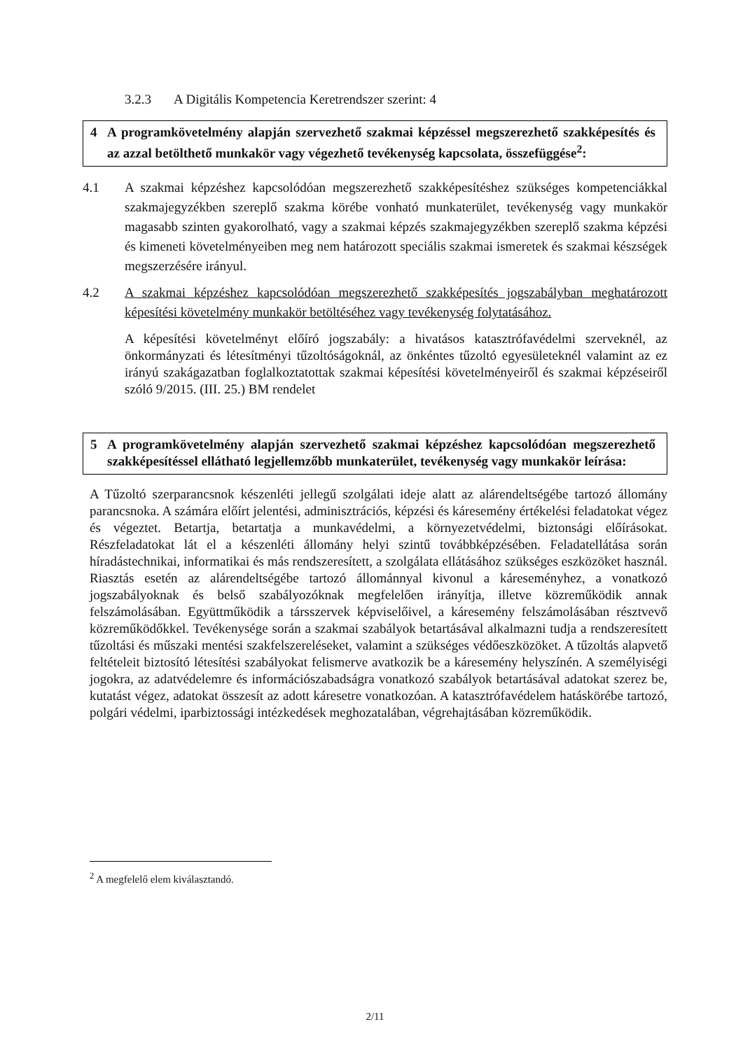3.2.3 A Digitális Kompetencia Keretrendszer szerint: 4
4 A programkövetelmény alapján szervezhető szakmai képzéssel megszerezhető szakképesítés és az azzal betölthető munkakör vagy végezhető tevékenység kapcsolata, összefüggése<sup>2</sup>:
4.1
A szakmai képzéshez kapcsolódóan megszerezhető szakképesítéshez szükséges kompetenciákkal szakmajegyzékben szereplő szakma körébe vonható munkaterület, tevékenység vagy munkakör magasabb szinten gyakorolható, vagy a szakmai képzés szakmajegyzékben szereplő szakma képzési és kimeneti követelményeiben meg nem határozott speciális szakmai ismeretek és szakmai készségek megszerzésére irányul.
4.2
A szakmai képzéshez kapcsolódóan megszerezhető szakképesítés jogszabályban meghatározott képesítési követelmény munkakör betöltéséhez vagy tevékenység folytatásához.
A képesítési követelményt előíró jogszabály: a hivatásos katasztrófavédelmi szerveknél, az önkormányzati és létesítményi tűzoltóságoknál, az önkéntes tűzoltó egyesületeknél valamint az ez irányú szakágazatban foglalkoztatottak szakmai képesítési követelményeiről és szakmai képzéseiről szóló 9/2015. (III. 25.) BM rendelet
5 A programkövetelmény alapján szervezhető szakmai képzéshez kapcsolódóan megszerezhető szakképesítéssel ellátható legjellemzőbb munkaterület, tevékenység vagy munkakör leírása:
A Tűzoltó szerparancsnok készenléti jellegű szolgálati ideje alatt az alárendeltségébe tartozó állomány parancsnoka. A számára előírt jelentési, adminisztrációs, képzési és káresemény értékelési feladatokat végez és végeztet. Betartja, betartatja a munkavédelmi, a környezetvédelmi, biztonsági előírásokat. Részfeladatokat lát el a készenléti állomány helyi szintű továbbképzésében. Feladatellátása során híradástechnikai, informatikai és más rendszeresített, a szolgálata ellátásához szükséges eszközöket használ. Riasztás esetén az alárendeltségébe tartozó állománnyal kivonul a káreseményhez, a vonatkozó jogszabályoknak és belső szabályozóknak megfelelően irányítja, illetve közreműködik annak felszámolásában. Együttműködik a társszervek képviselőivel, a káresemény felszámolásában résztvevő közreműködőkkel. Tevékenysége során a szakmai szabályok betartásával alkalmazni tudja a rendszeresített tűzoltási és műszaki mentési szakfelszereléseket, valamint a szükséges védőeszközöket. A tűzoltás alapvető feltételeit biztosító létesítési szabályokat felismerve avatkozik be a káresemény helyszínén. A személyiségi jogokra, az adatvédelemre és információszabadságra vonatkozó szabályok betartásával adatokat szerez be, kutatást végez, adatokat összesít az adott káresetre vonatkozóan. A katasztrófavédelem hatáskörébe tartozó, polgári védelmi, iparbiztossági intézkedések meghozatalában, végrehajtásában közreműködik.
<sup>2</sup> A megfelelő elem kiválasztandó.
2/11